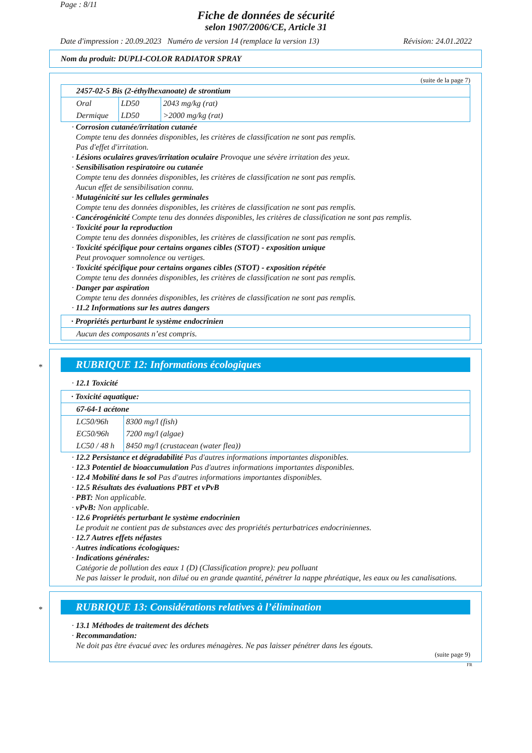Page : 8/11
Fiche de données de sécurité
selon 1907/2006/CE, Article 31
Date d'impression : 20.09.2023 Numéro de version 14 (remplace la version 13) Révision: 24.01.2022
Nom du produit: DUPLI-COLOR RADIATOR SPRAY
(suite de la page 7)
| 2457-02-5 Bis (2-éthylhexanoate) de strontium | | |
| Oral | LD50 | 2043 mg/kg (rat) |
| Dermique | LD50 | >2000 mg/kg (rat) |
· Corrosion cutanée/irritation cutanée
Compte tenu des données disponibles, les critères de classification ne sont pas remplis.
Pas d'effet d'irritation.
· Lésions oculaires graves/irritation oculaire Provoque une sévère irritation des yeux.
· Sensibilisation respiratoire ou cutanée
Compte tenu des données disponibles, les critères de classification ne sont pas remplis.
Aucun effet de sensibilisation connu.
· Mutagénicité sur les cellules germinales
Compte tenu des données disponibles, les critères de classification ne sont pas remplis.
· Cancérogénicité Compte tenu des données disponibles, les critères de classification ne sont pas remplis.
· Toxicité pour la reproduction
Compte tenu des données disponibles, les critères de classification ne sont pas remplis.
· Toxicité spécifique pour certains organes cibles (STOT) - exposition unique
Peut provoquer somnolence ou vertiges.
· Toxicité spécifique pour certains organes cibles (STOT) - exposition répétée
Compte tenu des données disponibles, les critères de classification ne sont pas remplis.
· Danger par aspiration
Compte tenu des données disponibles, les critères de classification ne sont pas remplis.
· 11.2 Informations sur les autres dangers
| · Propriétés perturbant le système endocrinien |
| Aucun des composants n’est compris. |
*
RUBRIQUE 12: Informations écologiques
· 12.1 Toxicité
| · Toxicité aquatique: | |
| 67-64-1 acétone | |
| LC50/96h | 8300 mg/l (fish) |
| EC50/96h | 7200 mg/l (algae) |
| LC50 / 48 h | 8450 mg/l (crustacean (water flea)) |
· 12.2 Persistance et dégradabilité Pas d'autres informations importantes disponibles.
· 12.3 Potentiel de bioaccumulation Pas d'autres informations importantes disponibles.
· 12.4 Mobilité dans le sol Pas d'autres informations importantes disponibles.
· 12.5 Résultats des évaluations PBT et vPvB
· PBT: Non applicable.
· vPvB: Non applicable.
· 12.6 Propriétés perturbant le système endocrinien
Le produit ne contient pas de substances avec des propriétés perturbatrices endocriniennes.
· 12.7 Autres effets néfastes
· Autres indications écologiques:
· Indications générales:
Catégorie de pollution des eaux 1 (D) (Classification propre): peu polluant
Ne pas laisser le produit, non dilué ou en grande quantité, pénétrer la nappe phréatique, les eaux ou les canalisations.
*
RUBRIQUE 13: Considérations relatives à l’élimination
· 13.1 Méthodes de traitement des déchets
· Recommandation:
Ne doit pas être évacué avec les ordures ménagères. Ne pas laisser pénétrer dans les égouts.
(suite page 9)
FR